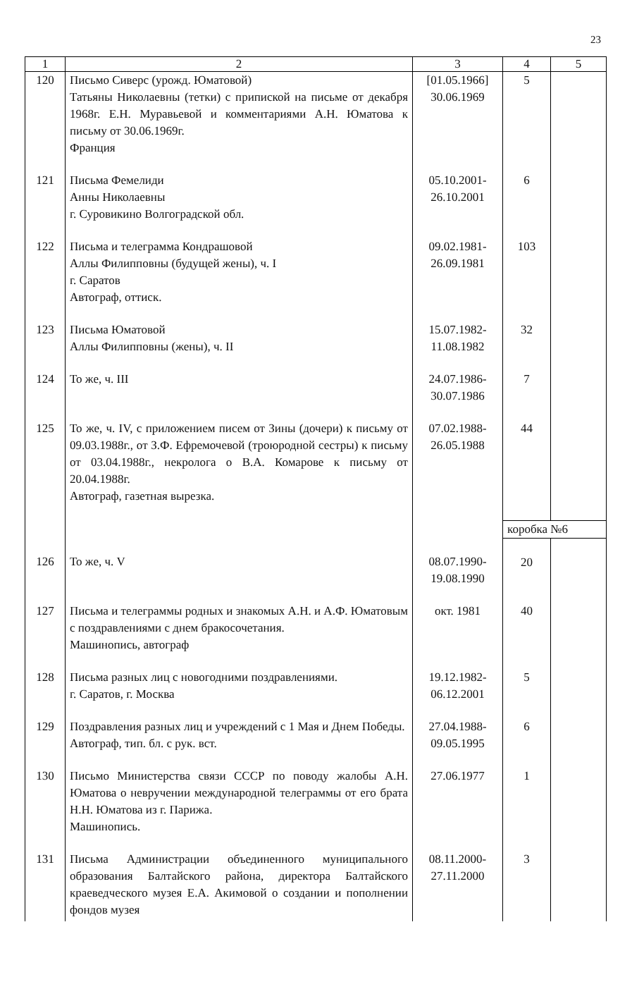23
| 1 | 2 | 3 | 4 | 5 |
| --- | --- | --- | --- | --- |
| 120 | Письмо Сиверс (урожд. Юматовой) Татьяны Николаевны (тетки) с припиской на письме от декабря 1968г. Е.Н. Муравьевой и комментариями А.Н. Юматова к письму от 30.06.1969г. Франция | [01.05.1966] 30.06.1969 | 5 | |
| 121 | Письма Фемелиди Анны Николаевны г. Суровикино Волгоградской обл. | 05.10.2001- 26.10.2001 | 6 | |
| 122 | Письма и телеграмма Кондрашовой Аллы Филипповны (будущей жены), ч. I г. Саратов Автограф, оттиск. | 09.02.1981- 26.09.1981 | 103 | |
| 123 | Письма Юматовой Аллы Филипповны (жены), ч. II | 15.07.1982- 11.08.1982 | 32 | |
| 124 | То же, ч. III | 24.07.1986- 30.07.1986 | 7 | |
| 125 | То же, ч. IV, с приложением писем от Зины (дочери) к письму от 09.03.1988г., от З.Ф. Ефремочевой (троюродной сестры) к письму от 03.04.1988г., некролога о В.А. Комарове к письму от 20.04.1988г. Автограф, газетная вырезка. | 07.02.1988- 26.05.1988 | 44 | |
| | | | коробка №6 | |
| 126 | То же, ч. V | 08.07.1990- 19.08.1990 | 20 | |
| 127 | Письма и телеграммы родных и знакомых А.Н. и А.Ф. Юматовым с поздравлениями с днем бракосочетания. Машинопись, автограф | окт. 1981 | 40 | |
| 128 | Письма разных лиц с новогодними поздравлениями. г. Саратов, г. Москва | 19.12.1982- 06.12.2001 | 5 | |
| 129 | Поздравления разных лиц и учреждений с 1 Мая и Днем Победы. Автограф, тип. бл. с рук. вст. | 27.04.1988- 09.05.1995 | 6 | |
| 130 | Письмо Министерства связи СССР по поводу жалобы А.Н. Юматова о невручении международной телеграммы от его брата Н.Н. Юматова из г. Парижа. Машинопись. | 27.06.1977 | 1 | |
| 131 | Письма Администрации объединенного муниципального образования Балтайского района, директора Балтайского краеведческого музея Е.А. Акимовой о создании и пополнении фондов музея | 08.11.2000- 27.11.2000 | 3 | |